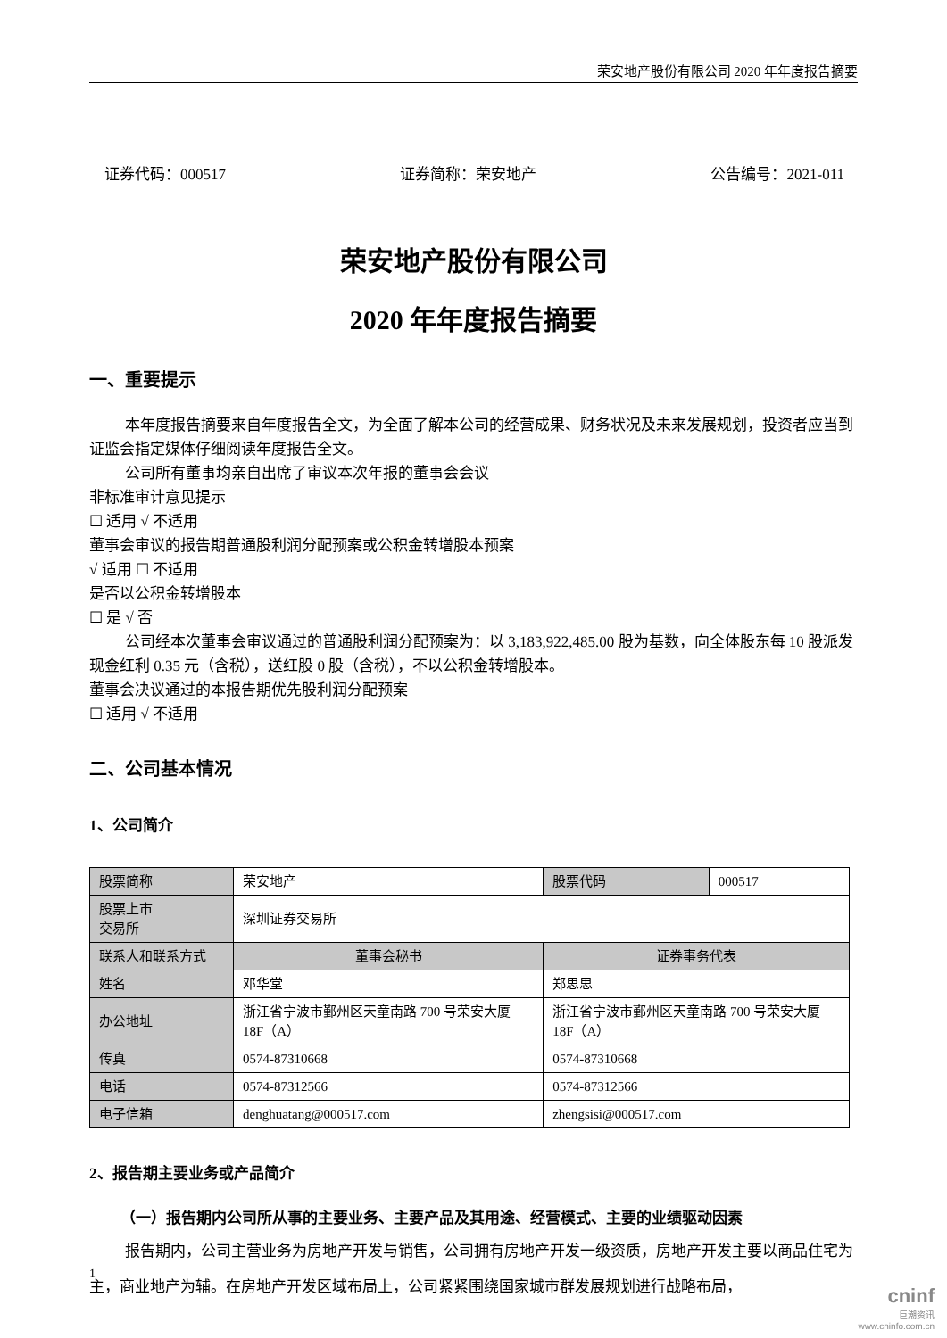荣安地产股份有限公司 2020 年年度报告摘要
证券代码：000517 证券简称：荣安地产 公告编号：2021-011
荣安地产股份有限公司
2020 年年度报告摘要
一、重要提示
本年度报告摘要来自年度报告全文，为全面了解本公司的经营成果、财务状况及未来发展规划，投资者应当到证监会指定媒体仔细阅读年度报告全文。
公司所有董事均亲自出席了审议本次年报的董事会会议
非标准审计意见提示
☐ 适用 √ 不适用
董事会审议的报告期普通股利润分配预案或公积金转增股本预案
√ 适用 ☐ 不适用
是否以公积金转增股本
☐ 是 √ 否
公司经本次董事会审议通过的普通股利润分配预案为：以 3,183,922,485.00 股为基数，向全体股东每 10 股派发现金红利 0.35 元（含税），送红股 0 股（含税），不以公积金转增股本。
董事会决议通过的本报告期优先股利润分配预案
☐ 适用 √ 不适用
二、公司基本情况
1、公司简介
| 股票简称 | 荣安地产 | 股票代码 | 000517 |
| 股票上市 交易所 | 深圳证券交易所 | | |
| 联系人和联系方式 | 董事会秘书 | 证券事务代表 | |
| 姓名 | 邓华堂 | 郑思思 | |
| 办公地址 | 浙江省宁波市鄞州区天童南路 700 号荣安大厦 18F（A） | 浙江省宁波市鄞州区天童南路 700 号荣安大厦 18F（A） | |
| 传真 | 0574-87310668 | 0574-87310668 | |
| 电话 | 0574-87312566 | 0574-87312566 | |
| 电子信箱 | denghuatang@000517.com | zhengsisi@000517.com | |
2、报告期主要业务或产品简介
（一）报告期内公司所从事的主要业务、主要产品及其用途、经营模式、主要的业绩驱动因素
报告期内，公司主营业务为房地产开发与销售，公司拥有房地产开发一级资质，房地产开发主要以商品住宅为主，商业地产为辅。在房地产开发区域布局上，公司紧紧围绕国家城市群发展规划进行战略布局，
1
cninf
巨潮资讯
www.cninfo.com.cn